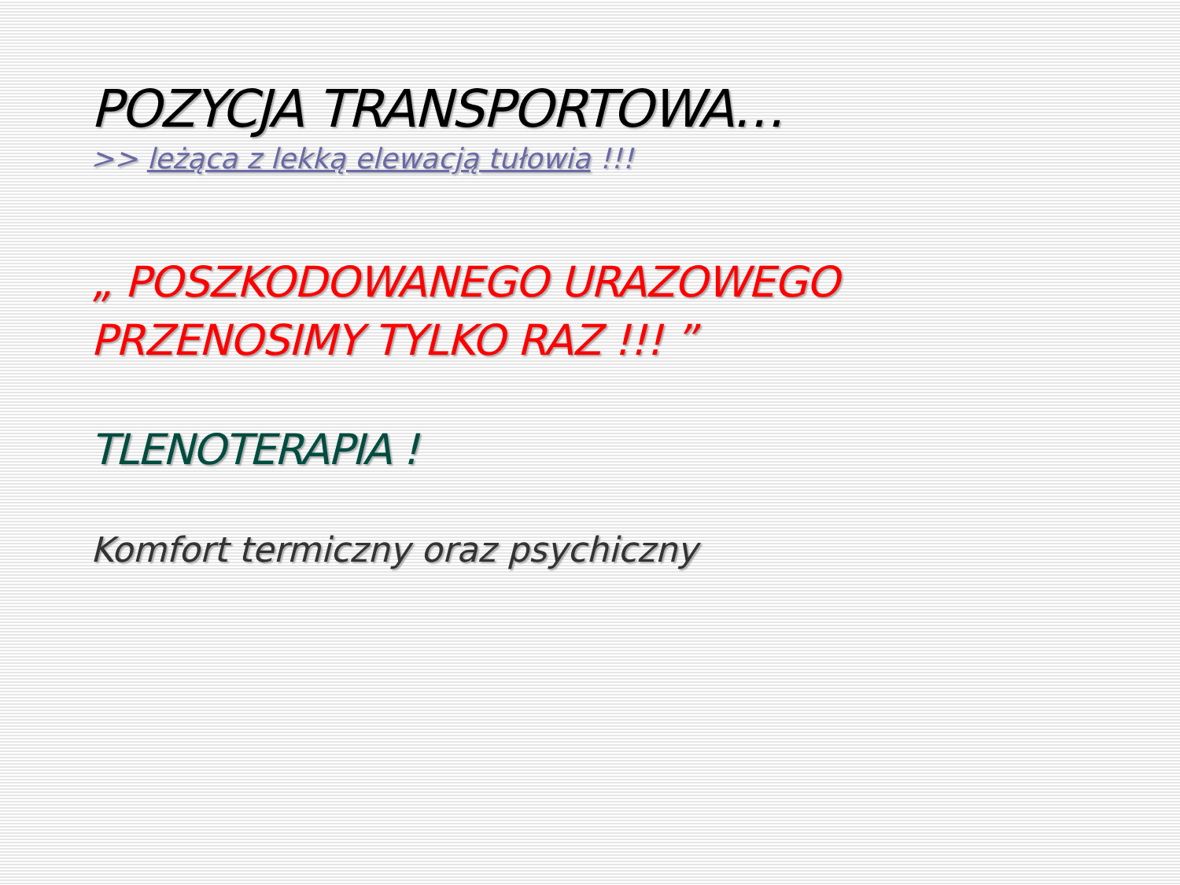POZYCJA TRANSPORTOWA…
>> leżąca z lekką elewacją tułowia !!!
„ POSZKODOWANEGO URAZOWEGO
PRZENOSIMY TYLKO RAZ !!! ”
TLENOTERAPIA !
Komfort termiczny oraz psychiczny